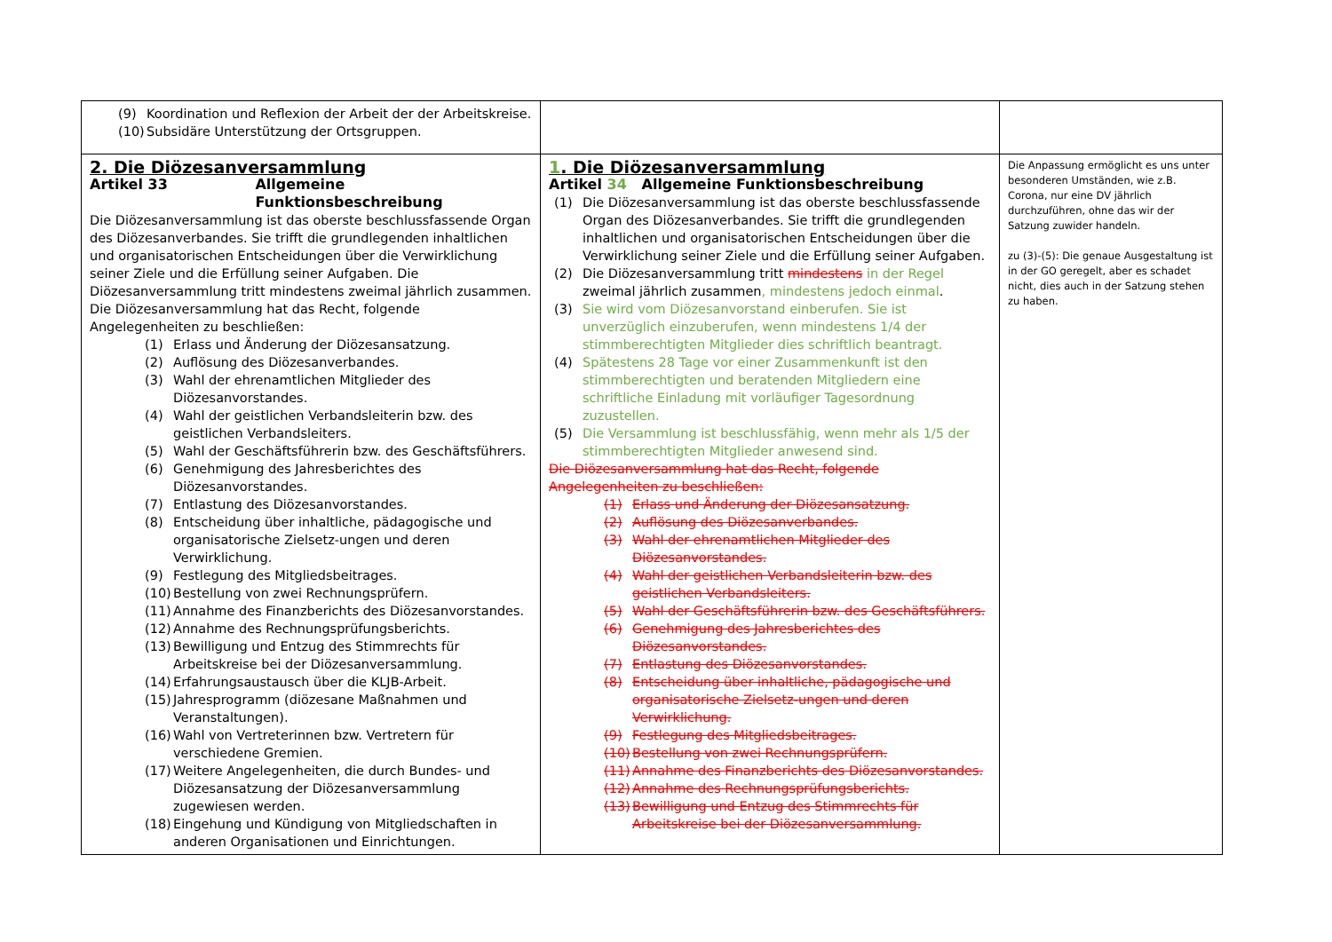| (9) Koordination und Reflexion der Arbeit der der Arbeitskreise. (10) Subsidäre Unterstützung der Ortsgruppen. | | |
| 2. Die Diözesanversammlung Artikel 33 Allgemeine Funktionsbeschreibung Die Diözesanversammlung ist das oberste beschlussfassende Organ des Diözesanverbandes. Sie trifft die grundlegenden inhaltlichen und organisatorischen Entscheidungen über die Verwirklichung seiner Ziele und die Erfüllung seiner Aufgaben. Die Diözesanversammlung tritt mindestens zweimal jährlich zusammen. Die Diözesanversammlung hat das Recht, folgende Angelegenheiten zu beschließen: (1) Erlass und Änderung der Diözesansatzung. (2) Auflösung des Diözesanverbandes. (3) Wahl der ehrenamtlichen Mitglieder des Diözesanvorstandes. (4) Wahl der geistlichen Verbandsleiterin bzw. des geistlichen Verbandsleiters. (5) Wahl der Geschäftsführerin bzw. des Geschäftsführers. (6) Genehmigung des Jahresberichtes des Diözesanvorstandes. (7) Entlastung des Diözesanvorstandes. (8) Entscheidung über inhaltliche, pädagogische und organisatorische Zielsetz-ungen und deren Verwirklichung. (9) Festlegung des Mitgliedsbeitrages. (10) Bestellung von zwei Rechnungsprüfern. (11) Annahme des Finanzberichts des Diözesanvorstandes. (12) Annahme des Rechnungsprüfungsberichts. (13) Bewilligung und Entzug des Stimmrechts für Arbeitskreise bei der Diözesanversammlung. (14) Erfahrungsaustausch über die KLJB-Arbeit. (15) Jahresprogramm (diözesane Maßnahmen und Veranstaltungen). (16) Wahl von Vertreterinnen bzw. Vertretern für verschiedene Gremien. (17) Weitere Angelegenheiten, die durch Bundes- und Diözesansatzung der Diözesanversammlung zugewiesen werden. (18) Eingehung und Kündigung von Mitgliedschaften in anderen Organisationen und Einrichtungen. | 1 . Die Diözesanversammlung Artikel 34 Allgemeine Funktionsbeschreibung (1) Die Diözesanversammlung ist das oberste beschlussfassende Organ des Diözesanverbandes. Sie trifft die grundlegenden inhaltlichen und organisatorischen Entscheidungen über die Verwirklichung seiner Ziele und die Erfüllung seiner Aufgaben. (2) Die Diözesanversammlung tritt mindestens in der Regel zweimal jährlich zusammen , mindestens jedoch einmal . (3) Sie wird vom Diözesanvorstand einberufen. Sie ist unverzüglich einzuberufen, wenn mindestens 1/4 der stimmberechtigten Mitglieder dies schriftlich beantragt. (4) Spätestens 28 Tage vor einer Zusammenkunft ist den stimmberechtigten und beratenden Mitgliedern eine schriftliche Einladung mit vorläufiger Tagesordnung zuzustellen. (5) Die Versammlung ist beschlussfähig, wenn mehr als 1/5 der stimmberechtigten Mitglieder anwesend sind. Die Diözesanversammlung hat das Recht, folgende Angelegenheiten zu beschließen: (1) Erlass und Änderung der Diözesansatzung. (2) Auflösung des Diözesanverbandes. (3) Wahl der ehrenamtlichen Mitglieder des Diözesanvorstandes. (4) Wahl der geistlichen Verbandsleiterin bzw. des geistlichen Verbandsleiters. (5) Wahl der Geschäftsführerin bzw. des Geschäftsführers. (6) Genehmigung des Jahresberichtes des Diözesanvorstandes. (7) Entlastung des Diözesanvorstandes. (8) Entscheidung über inhaltliche, pädagogische und organisatorische Zielsetz-ungen und deren Verwirklichung. (9) Festlegung des Mitgliedsbeitrages. (10) Bestellung von zwei Rechnungsprüfern. (11) Annahme des Finanzberichts des Diözesanvorstandes. (12) Annahme des Rechnungsprüfungsberichts. (13) Bewilligung und Entzug des Stimmrechts für Arbeitskreise bei der Diözesanversammlung. | Die Anpassung ermöglicht es uns unter besonderen Umständen, wie z.B. Corona, nur eine DV jährlich durchzuführen, ohne das wir der Satzung zuwider handeln. zu (3)-(5): Die genaue Ausgestaltung ist in der GO geregelt, aber es schadet nicht, dies auch in der Satzung stehen zu haben. |